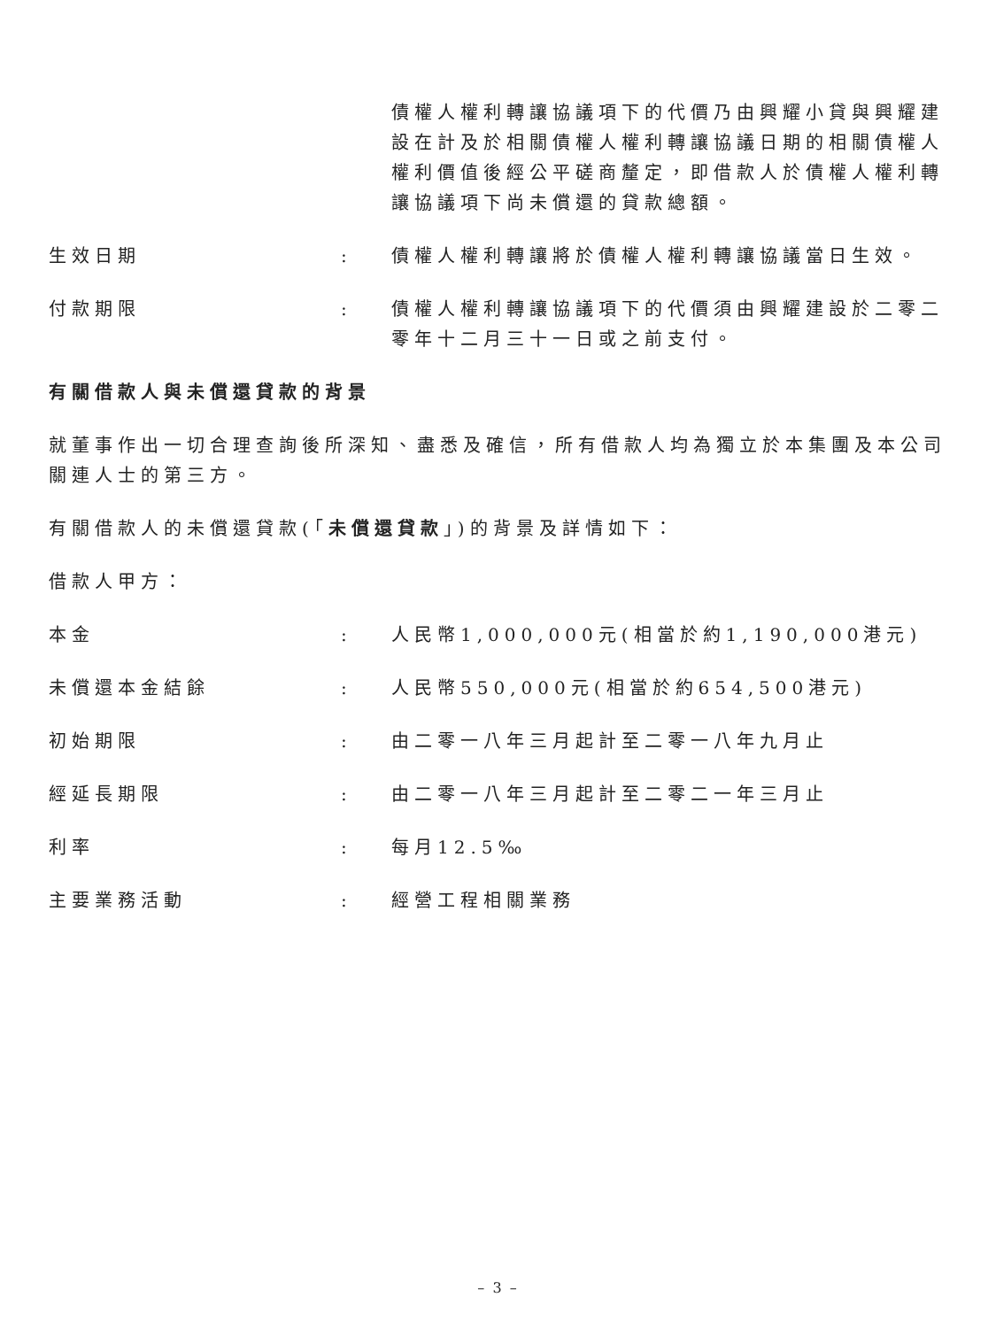債權人權利轉讓協議項下的代價乃由興耀小貸與興耀建設在計及於相關債權人權利轉讓協議日期的相關債權人權利價值後經公平磋商釐定，即借款人於債權人權利轉讓協議項下尚未償還的貸款總額。
生效日期 : 債權人權利轉讓將於債權人權利轉讓協議當日生效。
付款期限 : 債權人權利轉讓協議項下的代價須由興耀建設於二零二零年十二月三十一日或之前支付。
有關借款人與未償還貸款的背景
就董事作出一切合理查詢後所深知、盡悉及確信，所有借款人均為獨立於本集團及本公司關連人士的第三方。
有關借款人的未償還貸款(「未償還貸款」)的背景及詳情如下：
借款人甲方：
本金 : 人民幣1,000,000元(相當於約1,190,000港元)
未償還本金結餘 : 人民幣550,000元(相當於約654,500港元)
初始期限 : 由二零一八年三月起計至二零一八年九月止
經延長期限 : 由二零一八年三月起計至二零二一年三月止
利率 : 每月12.5‰
主要業務活動 : 經營工程相關業務
– 3 –